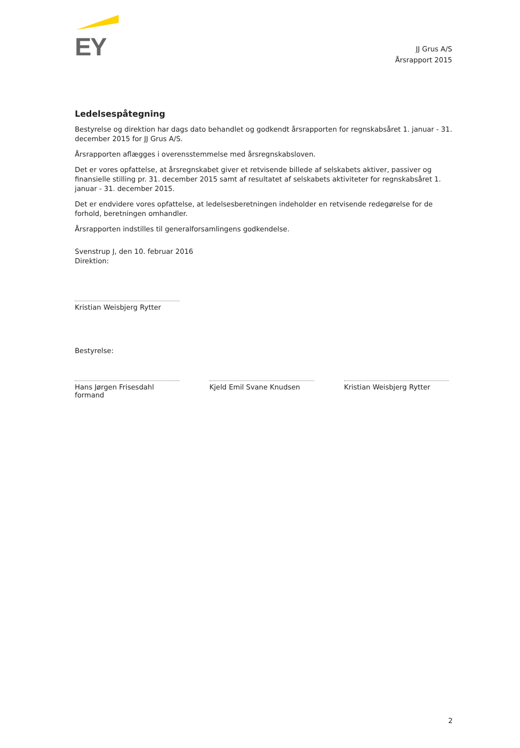EY
JJ Grus A/S
Årsrapport 2015
Ledelsespåtegning
Bestyrelse og direktion har dags dato behandlet og godkendt årsrapporten for regnskabsåret 1. januar - 31. december 2015 for JJ Grus A/S.
Årsrapporten aflægges i overensstemmelse med årsregnskabsloven.
Det er vores opfattelse, at årsregnskabet giver et retvisende billede af selskabets aktiver, passiver og finansielle stilling pr. 31. december 2015 samt af resultatet af selskabets aktiviteter for regnskabsåret 1. januar - 31. december 2015.
Det er endvidere vores opfattelse, at ledelsesberetningen indeholder en retvisende redegørelse for de forhold, beretningen omhandler.
Årsrapporten indstilles til generalforsamlingens godkendelse.
Svenstrup J, den 10. februar 2016
Direktion:
Kristian Weisbjerg Rytter
Bestyrelse:
Hans Jørgen Frisesdahl
formand
Kjeld Emil Svane Knudsen Kristian Weisbjerg Rytter
2